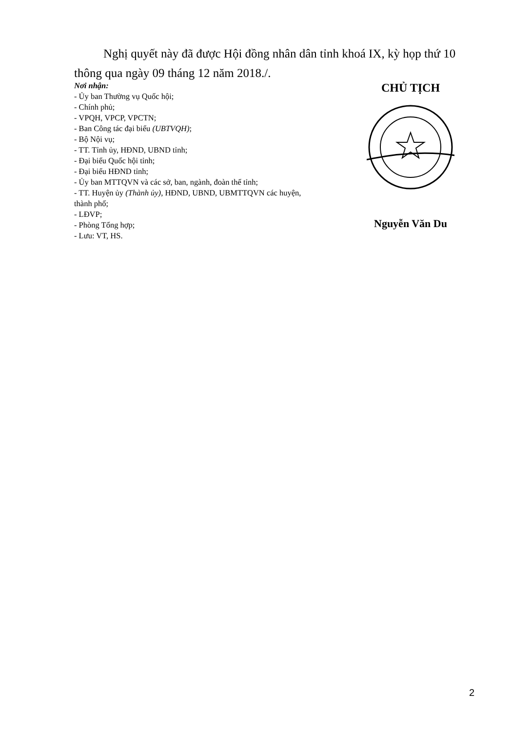Nghị quyết này đã được Hội đồng nhân dân tỉnh khoá IX, kỳ họp thứ 10 thông qua ngày 09 tháng 12 năm 2018./.
Nơi nhận:
- Ủy ban Thường vụ Quốc hội;
- Chính phủ;
- VPQH, VPCP, VPCTN;
- Ban Công tác đại biểu (UBTVQH);
- Bộ Nội vụ;
- TT. Tỉnh ủy, HĐND, UBND tỉnh;
- Đại biểu Quốc hội tỉnh;
- Đại biểu HĐND tỉnh;
- Ủy ban MTTQVN và các sở, ban, ngành, đoàn thể tỉnh;
- TT. Huyện ủy (Thành ủy), HĐND, UBND, UBMTTQVN các huyện, thành phố;
- LĐVP;
- Phòng Tổng hợp;
- Lưu: VT, HS.
CHỦ TỊCH
Nguyễn Văn Du
2